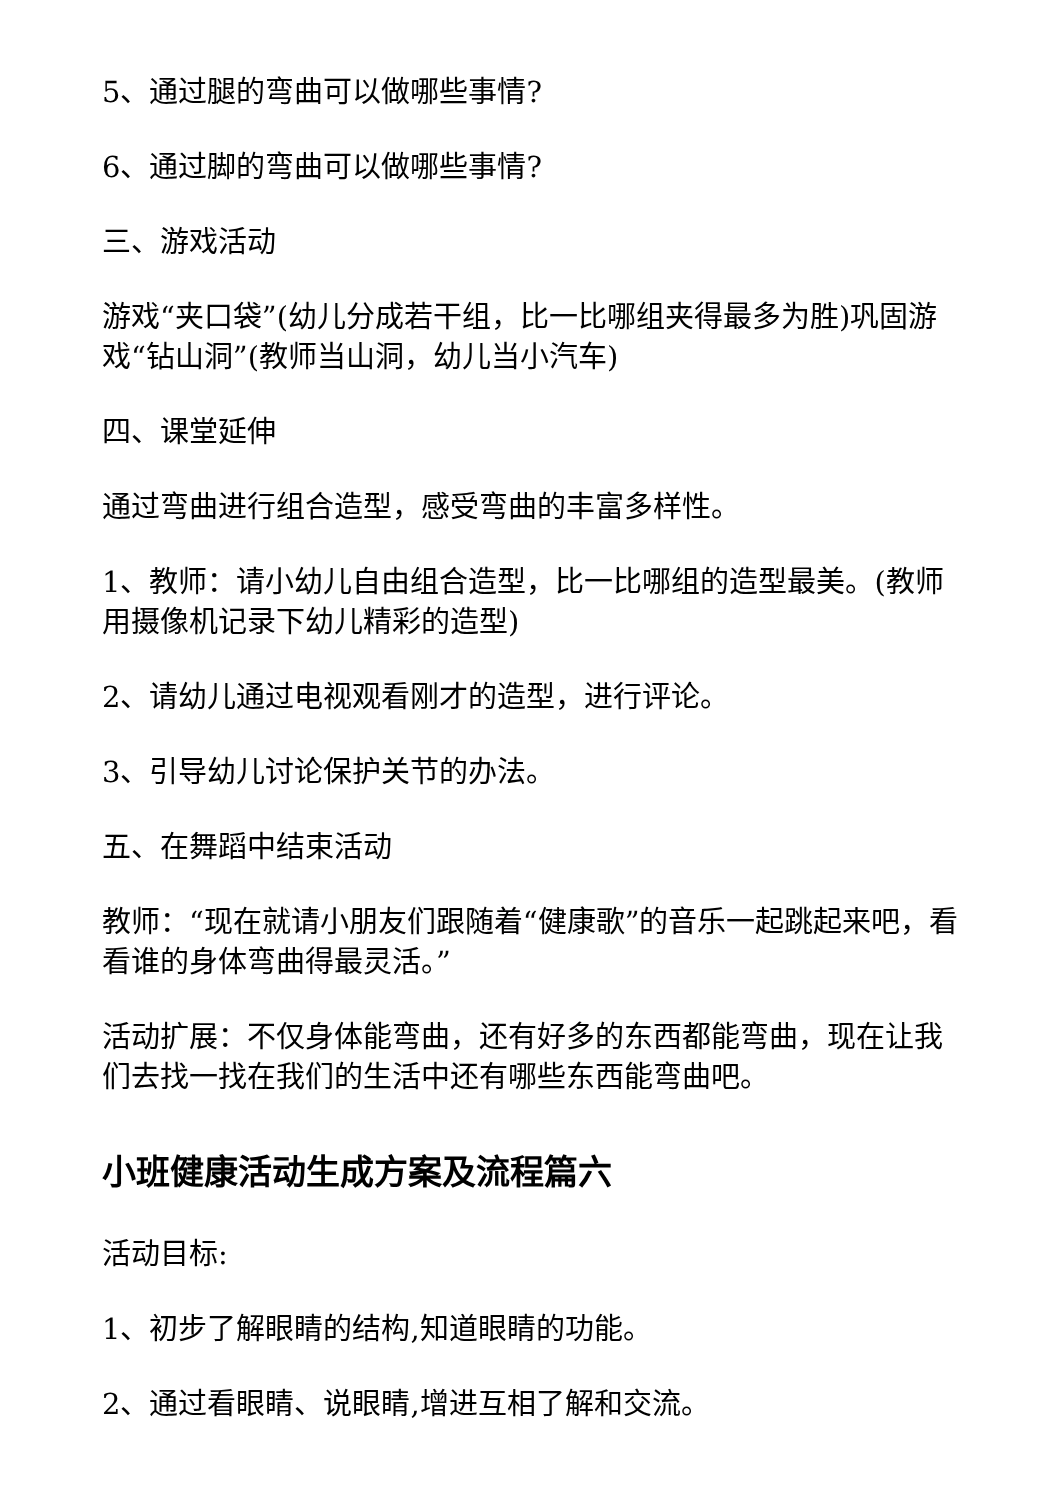5、通过腿的弯曲可以做哪些事情?
6、通过脚的弯曲可以做哪些事情?
三、游戏活动
游戏“夹口袋”(幼儿分成若干组，比一比哪组夹得最多为胜)巩固游戏“钻山洞”(教师当山洞，幼儿当小汽车)
四、课堂延伸
通过弯曲进行组合造型，感受弯曲的丰富多样性。
1、教师：请小幼儿自由组合造型，比一比哪组的造型最美。(教师用摄像机记录下幼儿精彩的造型)
2、请幼儿通过电视观看刚才的造型，进行评论。
3、引导幼儿讨论保护关节的办法。
五、在舞蹈中结束活动
教师：“现在就请小朋友们跟随着“健康歌”的音乐一起跳起来吧，看看谁的身体弯曲得最灵活。”
活动扩展：不仅身体能弯曲，还有好多的东西都能弯曲，现在让我们去找一找在我们的生活中还有哪些东西能弯曲吧。
小班健康活动生成方案及流程篇六
活动目标:
1、初步了解眼睛的结构,知道眼睛的功能。
2、通过看眼睛、说眼睛,增进互相了解和交流。